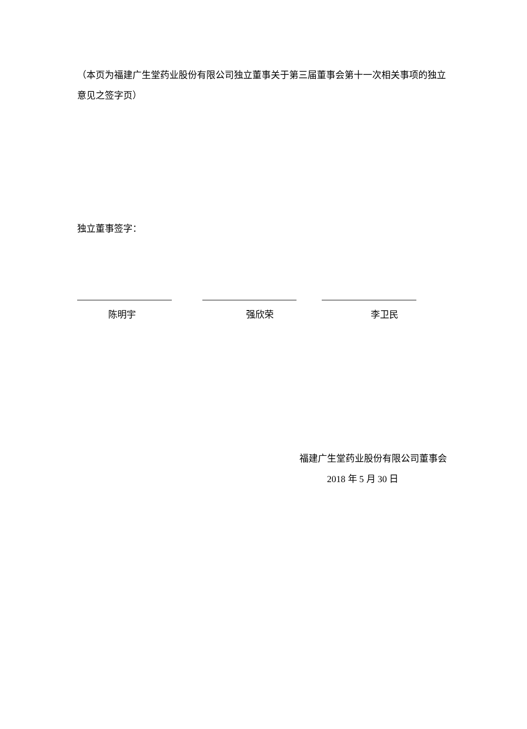（本页为福建广生堂药业股份有限公司独立董事关于第三届董事会第十一次相关事项的独立意见之签字页）
独立董事签字：
陈明宇 强欣荣 李卫民
福建广生堂药业股份有限公司董事会
2018 年 5 月 30 日